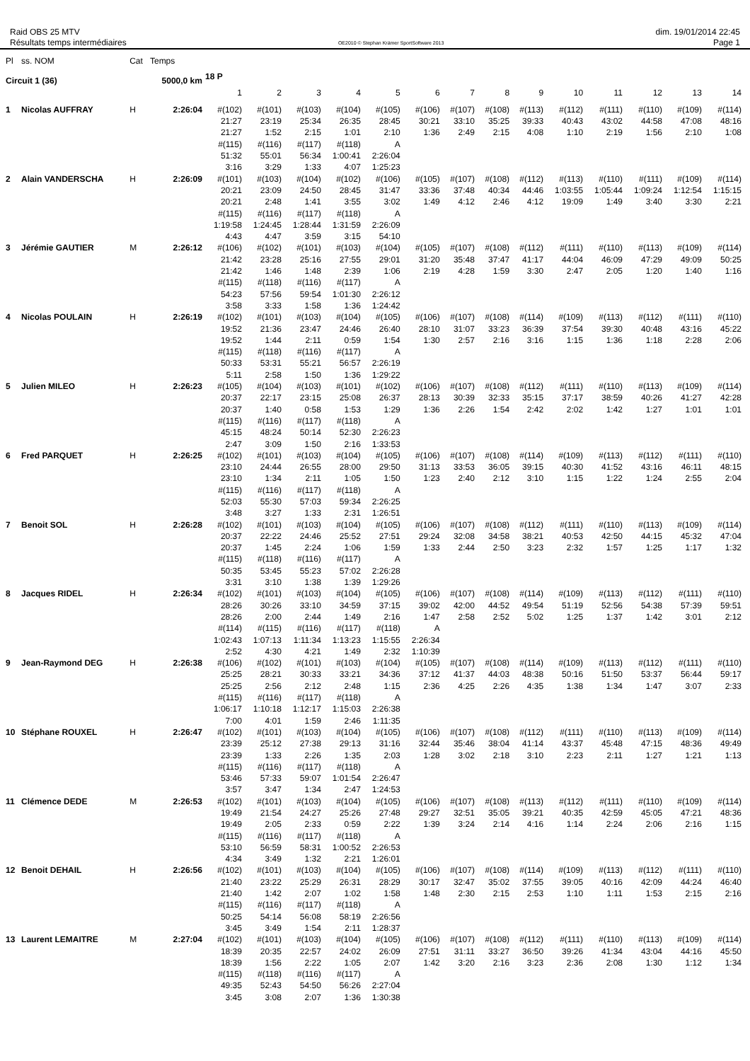Raid OBS 25 MTV
Résultats temps intermédiaires
OE2010 © Stephan Krämer SportSoftware 2013
dim. 19/01/2014 22:45
Page 1
| Pl | ss. NOM | Cat | Temps | | | | | | | | | | | | | | |
| --- | --- | --- | --- | --- | --- | --- | --- | --- | --- | --- | --- | --- | --- | --- | --- | --- | --- |
| Circuit 1 (36) | | | 5000,0 km | 18 P | | | | | | | | | | | | | |
| | | | | 1 | 2 | 3 | 4 | 5 | 6 | 7 | 8 | 9 | 10 | 11 | 12 | 13 | 14 |
| 1 | Nicolas AUFFRAY | H | 2:26:04 | #(102) 21:27 21:27 #(115) 51:32 3:16 | #(101) 23:19 1:52 #(116) 55:01 3:29 | #(103) 25:34 2:15 #(117) 56:34 1:33 | #(104) 26:35 1:01 #(118) 1:00:41 4:07 | #(105) 28:45 2:10 A 2:26:04 1:25:23 | #(106) 30:21 1:36 | #(107) 33:10 2:49 | #(108) 35:25 2:15 | #(113) 39:33 4:08 | #(112) 40:43 1:10 | #(111) 43:02 2:19 | #(110) 44:58 1:56 | #(109) 47:08 2:10 | #(114) 48:16 1:08 |
| 2 | Alain VANDERSCHA | H | 2:26:09 | #(101) 20:21 20:21 #(115) 1:19:58 4:43 | #(103) 23:09 2:48 #(116) 1:24:45 4:47 | #(104) 24:50 1:41 #(117) 1:28:44 3:59 | #(102) 28:45 3:55 #(118) 1:31:59 3:15 | #(106) 31:47 3:02 A 2:26:09 54:10 | #(105) 33:36 1:49 | #(107) 37:48 4:12 | #(108) 40:34 2:46 | #(112) 44:46 4:12 | #(113) 1:03:55 19:09 | #(110) 1:05:44 1:49 | #(111) 1:09:24 3:40 | #(109) 1:12:54 3:30 | #(114) 1:15:15 2:21 |
| 3 | Jérémie GAUTIER | M | 2:26:12 | #(106) 21:42 21:42 #(115) 54:23 3:58 | #(102) 23:28 1:46 #(118) 57:56 3:33 | #(101) 25:16 1:48 #(116) 59:54 1:58 | #(103) 27:55 2:39 #(117) 1:01:30 1:36 | #(104) 29:01 1:06 A 2:26:12 1:24:42 | #(105) 31:20 2:19 | #(107) 35:48 4:28 | #(108) 37:47 1:59 | #(112) 41:17 3:30 | #(111) 44:04 2:47 | #(110) 46:09 2:05 | #(113) 47:29 1:20 | #(109) 49:09 1:40 | #(114) 50:25 1:16 |
| 4 | Nicolas POULAIN | H | 2:26:19 | #(102) 19:52 19:52 #(115) 50:33 5:11 | #(101) 21:36 1:44 #(118) 53:31 2:58 | #(103) 23:47 2:11 #(116) 55:21 1:50 | #(104) 24:46 0:59 #(117) 56:57 1:36 | #(105) 26:40 1:54 A 2:26:19 1:29:22 | #(106) 28:10 1:30 | #(107) 31:07 2:57 | #(108) 33:23 2:16 | #(114) 36:39 3:16 | #(109) 37:54 1:15 | #(113) 39:30 1:36 | #(112) 40:48 1:18 | #(111) 43:16 2:28 | #(110) 45:22 2:06 |
| 5 | Julien MILEO | H | 2:26:23 | #(105) 20:37 20:37 #(115) 45:15 2:47 | #(104) 22:17 1:40 #(116) 48:24 3:09 | #(103) 23:15 0:58 #(117) 50:14 1:50 | #(101) 25:08 1:53 #(118) 52:30 2:16 | #(102) 26:37 1:29 A 2:26:23 1:33:53 | #(106) 28:13 1:36 | #(107) 30:39 2:26 | #(108) 32:33 1:54 | #(112) 35:15 2:42 | #(111) 37:17 2:02 | #(110) 38:59 1:42 | #(113) 40:26 1:27 | #(109) 41:27 1:01 | #(114) 42:28 1:01 |
| 6 | Fred PARQUET | H | 2:26:25 | #(102) 23:10 23:10 #(115) 52:03 3:48 | #(101) 24:44 1:34 #(116) 55:30 3:27 | #(103) 26:55 2:11 #(117) 57:03 1:33 | #(104) 28:00 1:05 #(118) 59:34 2:31 | #(105) 29:50 1:50 A 2:26:25 1:26:51 | #(106) 31:13 1:23 | #(107) 33:53 2:40 | #(108) 36:05 2:12 | #(114) 39:15 3:10 | #(109) 40:30 1:15 | #(113) 41:52 1:22 | #(112) 43:16 1:24 | #(111) 46:11 2:55 | #(110) 48:15 2:04 |
| 7 | Benoit SOL | H | 2:26:28 | #(102) 20:37 20:37 #(115) 50:35 3:31 | #(101) 22:22 1:45 #(118) 53:45 3:10 | #(103) 24:46 2:24 #(116) 55:23 1:38 | #(104) 25:52 1:06 #(117) 57:02 1:39 | #(105) 27:51 1:59 A 2:26:28 1:29:26 | #(106) 29:24 1:33 | #(107) 32:08 2:44 | #(108) 34:58 2:50 | #(112) 38:21 3:23 | #(111) 40:53 2:32 | #(110) 42:50 1:57 | #(113) 44:15 1:25 | #(109) 45:32 1:17 | #(114) 47:04 1:32 |
| 8 | Jacques RIDEL | H | 2:26:34 | #(102) 28:26 28:26 #(114) 1:02:43 2:52 | #(101) 30:26 2:00 #(115) 1:07:13 4:30 | #(103) 33:10 2:44 #(116) 1:11:34 4:21 | #(104) 34:59 1:49 #(117) 1:13:23 1:49 | #(105) 37:15 2:16 #(118) 1:15:55 2:32 | #(106) 39:02 1:47 A 2:26:34 1:10:39 | #(107) 42:00 2:58 | #(108) 44:52 2:52 | #(114) 49:54 5:02 | #(109) 51:19 1:25 | #(113) 52:56 1:37 | #(112) 54:38 1:42 | #(111) 57:39 3:01 | #(110) 59:51 2:12 |
| 9 | Jean-Raymond DEG | H | 2:26:38 | #(106) 25:25 25:25 #(115) 1:06:17 7:00 | #(102) 28:21 2:56 #(116) 1:10:18 4:01 | #(101) 30:33 2:12 #(117) 1:12:17 1:59 | #(103) 33:21 2:48 #(118) 1:15:03 2:46 | #(104) 34:36 1:15 A 2:26:38 1:11:35 | #(105) 37:12 2:36 | #(107) 41:37 4:25 | #(108) 44:03 2:26 | #(114) 48:38 4:35 | #(109) 50:16 1:38 | #(113) 51:50 1:34 | #(112) 53:37 1:47 | #(111) 56:44 3:07 | #(110) 59:17 2:33 |
| 10 | Stéphane ROUXEL | H | 2:26:47 | #(102) 23:39 23:39 #(115) 53:46 3:57 | #(101) 25:12 1:33 #(116) 57:33 3:47 | #(103) 27:38 2:26 #(117) 59:07 1:34 | #(104) 29:13 1:35 #(118) 1:01:54 2:47 | #(105) 31:16 2:03 A 2:26:47 1:24:53 | #(106) 32:44 1:28 | #(107) 35:46 3:02 | #(108) 38:04 2:18 | #(112) 41:14 3:10 | #(111) 43:37 2:23 | #(110) 45:48 2:11 | #(113) 47:15 1:27 | #(109) 48:36 1:21 | #(114) 49:49 1:13 |
| 11 | Clémence DEDE | M | 2:26:53 | #(102) 19:49 19:49 #(115) 53:10 4:34 | #(101) 21:54 2:05 #(116) 56:59 3:49 | #(103) 24:27 2:33 #(117) 58:31 1:32 | #(104) 25:26 0:59 #(118) 1:00:52 2:21 | #(105) 27:48 2:22 A 2:26:53 1:26:01 | #(106) 29:27 1:39 | #(107) 32:51 3:24 | #(108) 35:05 2:14 | #(113) 39:21 4:16 | #(112) 40:35 1:14 | #(111) 42:59 2:24 | #(110) 45:05 2:06 | #(109) 47:21 2:16 | #(114) 48:36 1:15 |
| 12 | Benoit DEHAIL | H | 2:26:56 | #(102) 21:40 21:40 #(115) 50:25 3:45 | #(101) 23:22 1:42 #(116) 54:14 3:49 | #(103) 25:29 2:07 #(117) 56:08 1:54 | #(104) 26:31 1:02 #(118) 58:19 2:11 | #(105) 28:29 1:58 A 2:26:56 1:28:37 | #(106) 30:17 1:48 | #(107) 32:47 2:30 | #(108) 35:02 2:15 | #(114) 37:55 2:53 | #(109) 39:05 1:10 | #(113) 40:16 1:11 | #(112) 42:09 1:53 | #(111) 44:24 2:15 | #(110) 46:40 2:16 |
| 13 | Laurent LEMAITRE | M | 2:27:04 | #(102) 18:39 18:39 #(115) 49:35 3:45 | #(101) 20:35 1:56 #(118) 52:43 3:08 | #(103) 22:57 2:22 #(116) 54:50 2:07 | #(104) 24:02 1:05 #(117) 56:26 1:36 | #(105) 26:09 2:07 A 2:27:04 1:30:38 | #(106) 27:51 1:42 | #(107) 31:11 3:20 | #(108) 33:27 2:16 | #(112) 36:50 3:23 | #(111) 39:26 2:36 | #(110) 41:34 2:08 | #(113) 43:04 1:30 | #(109) 44:16 1:12 | #(114) 45:50 1:34 |